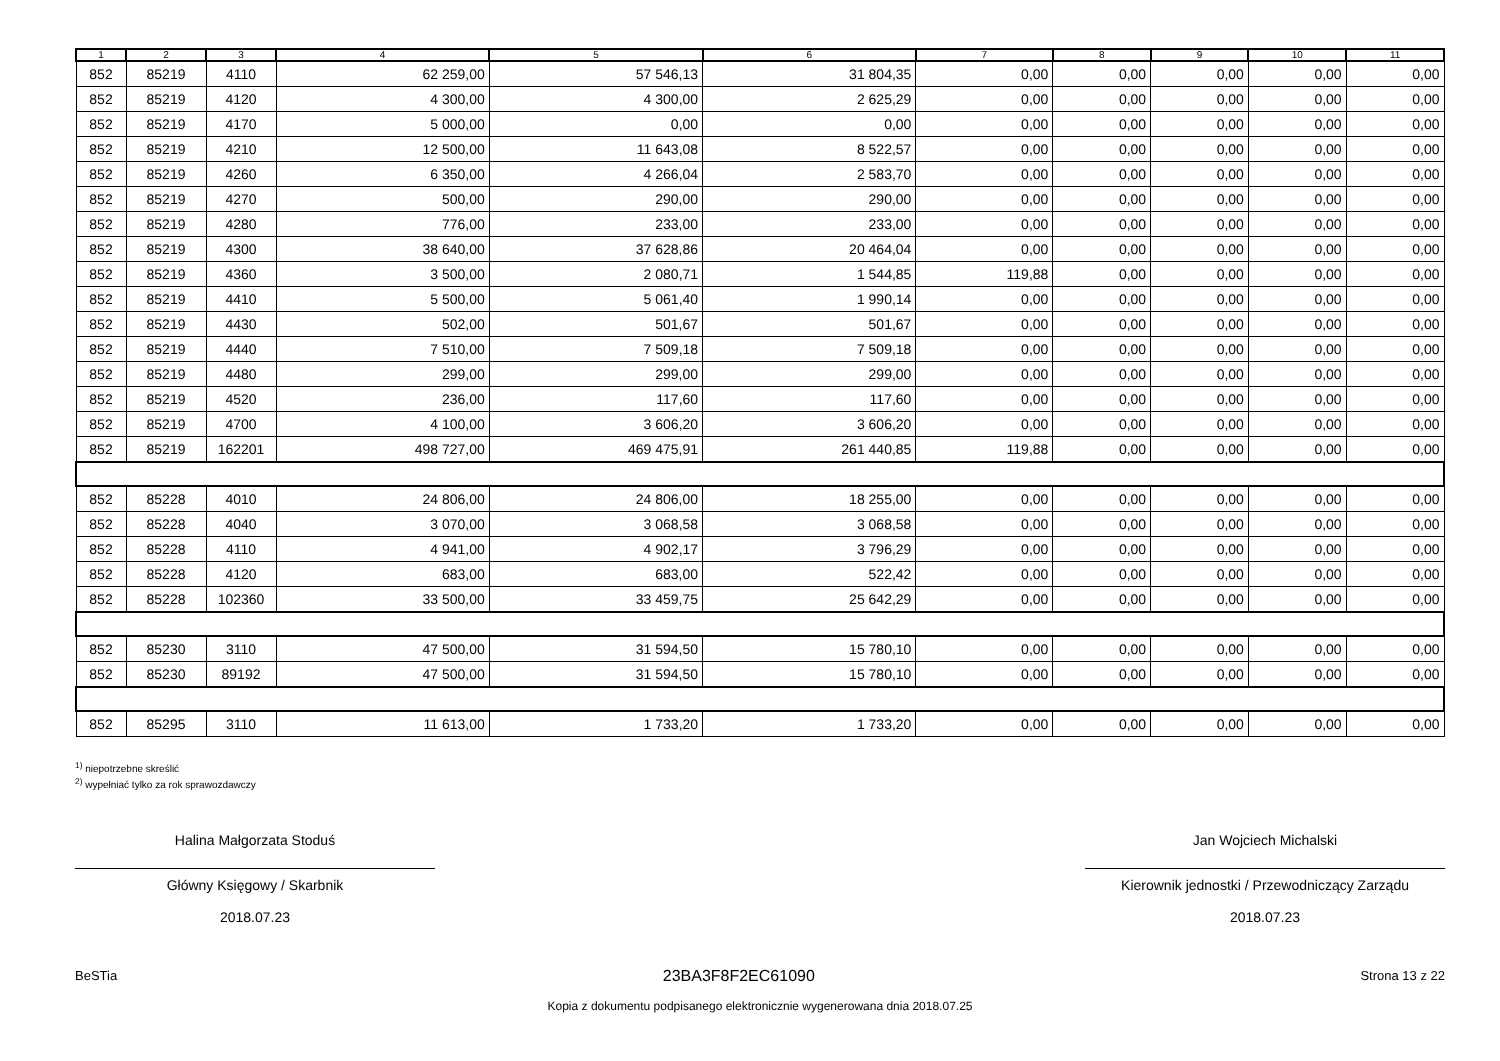| 1 | 2 | 3 | 4 | 5 | 6 | 7 | 8 | 9 | 10 | 11 |
| --- | --- | --- | --- | --- | --- | --- | --- | --- | --- | --- |
| 852 | 85219 | 4110 | 62 259,00 | 57 546,13 | 31 804,35 | 0,00 | 0,00 | 0,00 | 0,00 | 0,00 |
| 852 | 85219 | 4120 | 4 300,00 | 4 300,00 | 2 625,29 | 0,00 | 0,00 | 0,00 | 0,00 | 0,00 |
| 852 | 85219 | 4170 | 5 000,00 | 0,00 | 0,00 | 0,00 | 0,00 | 0,00 | 0,00 | 0,00 |
| 852 | 85219 | 4210 | 12 500,00 | 11 643,08 | 8 522,57 | 0,00 | 0,00 | 0,00 | 0,00 | 0,00 |
| 852 | 85219 | 4260 | 6 350,00 | 4 266,04 | 2 583,70 | 0,00 | 0,00 | 0,00 | 0,00 | 0,00 |
| 852 | 85219 | 4270 | 500,00 | 290,00 | 290,00 | 0,00 | 0,00 | 0,00 | 0,00 | 0,00 |
| 852 | 85219 | 4280 | 776,00 | 233,00 | 233,00 | 0,00 | 0,00 | 0,00 | 0,00 | 0,00 |
| 852 | 85219 | 4300 | 38 640,00 | 37 628,86 | 20 464,04 | 0,00 | 0,00 | 0,00 | 0,00 | 0,00 |
| 852 | 85219 | 4360 | 3 500,00 | 2 080,71 | 1 544,85 | 119,88 | 0,00 | 0,00 | 0,00 | 0,00 |
| 852 | 85219 | 4410 | 5 500,00 | 5 061,40 | 1 990,14 | 0,00 | 0,00 | 0,00 | 0,00 | 0,00 |
| 852 | 85219 | 4430 | 502,00 | 501,67 | 501,67 | 0,00 | 0,00 | 0,00 | 0,00 | 0,00 |
| 852 | 85219 | 4440 | 7 510,00 | 7 509,18 | 7 509,18 | 0,00 | 0,00 | 0,00 | 0,00 | 0,00 |
| 852 | 85219 | 4480 | 299,00 | 299,00 | 299,00 | 0,00 | 0,00 | 0,00 | 0,00 | 0,00 |
| 852 | 85219 | 4520 | 236,00 | 117,60 | 117,60 | 0,00 | 0,00 | 0,00 | 0,00 | 0,00 |
| 852 | 85219 | 4700 | 4 100,00 | 3 606,20 | 3 606,20 | 0,00 | 0,00 | 0,00 | 0,00 | 0,00 |
| 852 | 85219 | 162201 | 498 727,00 | 469 475,91 | 261 440,85 | 119,88 | 0,00 | 0,00 | 0,00 | 0,00 |
| 852 | 85228 | 4010 | 24 806,00 | 24 806,00 | 18 255,00 | 0,00 | 0,00 | 0,00 | 0,00 | 0,00 |
| 852 | 85228 | 4040 | 3 070,00 | 3 068,58 | 3 068,58 | 0,00 | 0,00 | 0,00 | 0,00 | 0,00 |
| 852 | 85228 | 4110 | 4 941,00 | 4 902,17 | 3 796,29 | 0,00 | 0,00 | 0,00 | 0,00 | 0,00 |
| 852 | 85228 | 4120 | 683,00 | 683,00 | 522,42 | 0,00 | 0,00 | 0,00 | 0,00 | 0,00 |
| 852 | 85228 | 102360 | 33 500,00 | 33 459,75 | 25 642,29 | 0,00 | 0,00 | 0,00 | 0,00 | 0,00 |
| 852 | 85230 | 3110 | 47 500,00 | 31 594,50 | 15 780,10 | 0,00 | 0,00 | 0,00 | 0,00 | 0,00 |
| 852 | 85230 | 89192 | 47 500,00 | 31 594,50 | 15 780,10 | 0,00 | 0,00 | 0,00 | 0,00 | 0,00 |
| 852 | 85295 | 3110 | 11 613,00 | 1 733,20 | 1 733,20 | 0,00 | 0,00 | 0,00 | 0,00 | 0,00 |
<sup>1)</sup> niepotrzebne skreślić
<sup>2)</sup> wypełniać tylko za rok sprawozdawczy
Halina Małgorzata Stoduś
Główny Księgowy / Skarbnik
2018.07.23
Jan Wojciech Michalski
Kierownik jednostki / Przewodniczący Zarządu
2018.07.23
BeSTia 23BA3F8F2EC61090 Strona 13 z 22
Kopia z dokumentu podpisanego elektronicznie wygenerowana dnia 2018.07.25